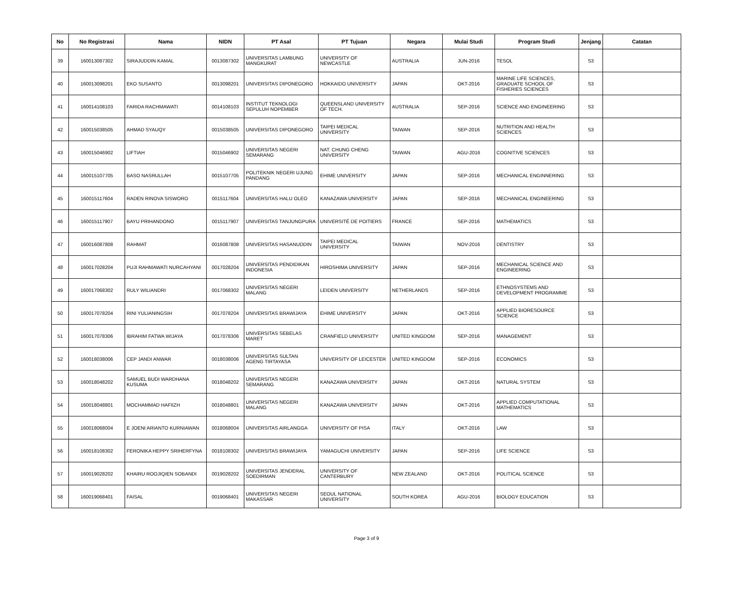| No | No Registrasi | Nama | NIDN | PT Asal | PT Tujuan | Negara | Mulai Studi | Program Studi | Jenjang | Catatan |
| --- | --- | --- | --- | --- | --- | --- | --- | --- | --- | --- |
| 39 | 160013087302 | SIRAJUDDIN KAMAL | 0013087302 | UNIVERSITAS LAMBUNG MANGKURAT | UNIVERSITY OF NEWCASTLE | AUSTRALIA | JUN-2016 | TESOL | S3 | |
| 40 | 160013098201 | EKO SUSANTO | 0013098201 | UNIVERSITAS DIPONEGORO | HOKKAIDO UNIVERSITY | JAPAN | OKT-2016 | MARINE LIFE SCIENCES, GRADUATE SCHOOL OF FISHERIES SCIENCES | S3 | |
| 41 | 160014108103 | FARIDA RACHMAWATI | 0014108103 | INSTITUT TEKNOLOGI SEPULUH NOPEMBER | QUEENSLAND UNIVERSITY OF TECH. | AUSTRALIA | SEP-2016 | SCIENCE AND ENGINEERING | S3 | |
| 42 | 160015038505 | AHMAD SYAUQY | 0015038505 | UNIVERSITAS DIPONEGORO | TAIPEI MEDICAL UNIVERSITY | TAIWAN | SEP-2016 | NUTRITION AND HEALTH SCIENCES | S3 | |
| 43 | 160015046902 | LIFTIAH | 0015046902 | UNIVERSITAS NEGERI SEMARANG | NAT. CHUNG CHENG UNIVERSITY | TAIWAN | AGU-2016 | COGNITIVE SCIENCES | S3 | |
| 44 | 160015107705 | BASO NASRULLAH | 0015107705 | POLITEKNIK NEGERI UJUNG PANDANG | EHIME UNIVERSITY | JAPAN | SEP-2016 | MECHANICAL ENGINNERING | S3 | |
| 45 | 160015117604 | RADEN RINOVA SISWORO | 0015117604 | UNIVERSITAS HALU OLEO | KANAZAWA UNIVERSITY | JAPAN | SEP-2016 | MECHANICAL ENGINEERING | S3 | |
| 46 | 160015117907 | BAYU PRIHANDONO | 0015117907 | UNIVERSITAS TANJUNGPURA | UNIVERSITÉ DE POITIERS | FRANCE | SEP-2016 | MATHEMATICS | S3 | |
| 47 | 160016087808 | RAHMAT | 0016087808 | UNIVERSITAS HASANUDDIN | TAIPEI MEDICAL UNIVERSITY | TAIWAN | NOV-2016 | DENTISTRY | S3 | |
| 48 | 160017028204 | PUJI RAHMAWATI NURCAHYANI | 0017028204 | UNIVERSITAS PENDIDIKAN INDONESIA | HIROSHIMA UNIVERSITY | JAPAN | SEP-2016 | MECHANICAL SCIENCE AND ENGINEERING | S3 | |
| 49 | 160017068302 | RULY WILIANDRI | 0017068302 | UNIVERSITAS NEGERI MALANG | LEIDEN UNIVERSITY | NETHERLANDS | SEP-2016 | ETHNOSYSTEMS AND DEVELOPMENT PROGRAMME | S3 | |
| 50 | 160017078204 | RINI YULIANINGSIH | 0017078204 | UNIVERSITAS BRAWIJAYA | EHIME UNIVERSITY | JAPAN | OKT-2016 | APPLIED BIORESOURCE SCIENCE | S3 | |
| 51 | 160017078306 | IBRAHIM FATWA WIJAYA | 0017078306 | UNIVERSITAS SEBELAS MARET | CRANFIELD UNIVERSITY | UNITED KINGDOM | SEP-2016 | MANAGEMENT | S3 | |
| 52 | 160018038006 | CEP JANDI ANWAR | 0018038006 | UNIVERSITAS SULTAN AGENG TIRTAYASA | UNIVERSITY OF LEICESTER | UNITED KINGDOM | SEP-2016 | ECONOMICS | S3 | |
| 53 | 160018048202 | SAMUEL BUDI WARDHANA KUSUMA | 0018048202 | UNIVERSITAS NEGERI SEMARANG | KANAZAWA UNIVERSITY | JAPAN | OKT-2016 | NATURAL SYSTEM | S3 | |
| 54 | 160018048801 | MOCHAMMAD HAFIIZH | 0018048801 | UNIVERSITAS NEGERI MALANG | KANAZAWA UNIVERSITY | JAPAN | OKT-2016 | APPLIED COMPUTATIONAL MATHEMATICS | S3 | |
| 55 | 160018068004 | E JOENI ARIANTO KURNIAWAN | 0018068004 | UNIVERSITAS AIRLANGGA | UNIVERSITY OF PISA | ITALY | OKT-2016 | LAW | S3 | |
| 56 | 160018108302 | FERONIKA HEPPY SRIHERFYNA | 0018108302 | UNIVERSITAS BRAWIJAYA | YAMAGUCHI UNIVERSITY | JAPAN | SEP-2016 | LIFE SCIENCE | S3 | |
| 57 | 160019028202 | KHAIRU ROOJIQIEN SOBANDI | 0019028202 | UNIVERSITAS JENDERAL SOEDIRMAN | UNIVERSITY OF CANTERBURY | NEW ZEALAND | OKT-2016 | POLITICAL SCIENCE | S3 | |
| 58 | 160019068401 | FAISAL | 0019068401 | UNIVERSITAS NEGERI MAKASSAR | SEOUL NATIONAL UNIVERSITY | SOUTH KOREA | AGU-2016 | BIOLOGY EDUCATION | S3 | |
Page 3 of 9